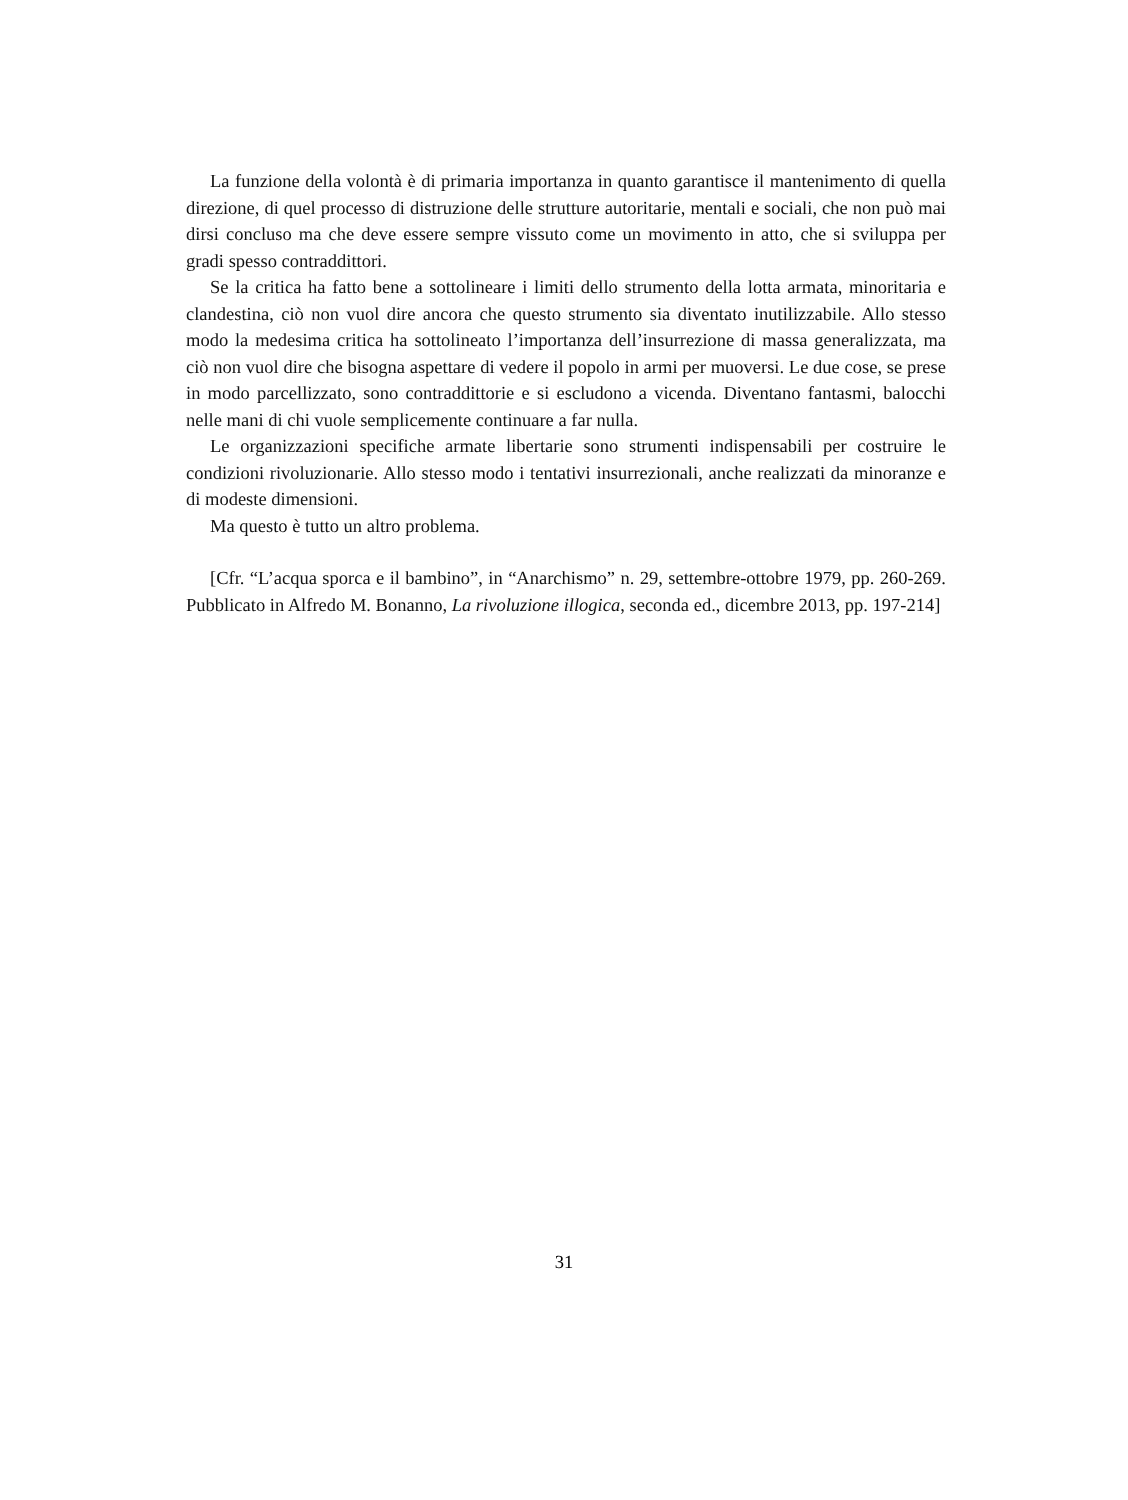La funzione della volontà è di primaria importanza in quanto garantisce il mantenimento di quella direzione, di quel processo di distruzione delle strutture autoritarie, mentali e sociali, che non può mai dirsi concluso ma che deve essere sempre vissuto come un movimento in atto, che si sviluppa per gradi spesso contraddittori.
Se la critica ha fatto bene a sottolineare i limiti dello strumento della lotta armata, minoritaria e clandestina, ciò non vuol dire ancora che questo strumento sia diventato inutilizzabile. Allo stesso modo la medesima critica ha sottolineato l’importanza dell’insurrezione di massa generalizzata, ma ciò non vuol dire che bisogna aspettare di vedere il popolo in armi per muoversi. Le due cose, se prese in modo parcellizzato, sono contraddittorie e si escludono a vicenda. Diventano fantasmi, balocchi nelle mani di chi vuole semplicemente continuare a far nulla.
Le organizzazioni specifiche armate libertarie sono strumenti indispensabili per costruire le condizioni rivoluzionarie. Allo stesso modo i tentativi insurrezionali, anche realizzati da minoranze e di modeste dimensioni.
Ma questo è tutto un altro problema.
[Cfr. “L’acqua sporca e il bambino”, in “Anarchismo” n. 29, settembre-ottobre 1979, pp. 260-269. Pubblicato in Alfredo M. Bonanno, La rivoluzione illogica, seconda ed., dicembre 2013, pp. 197-214]
31